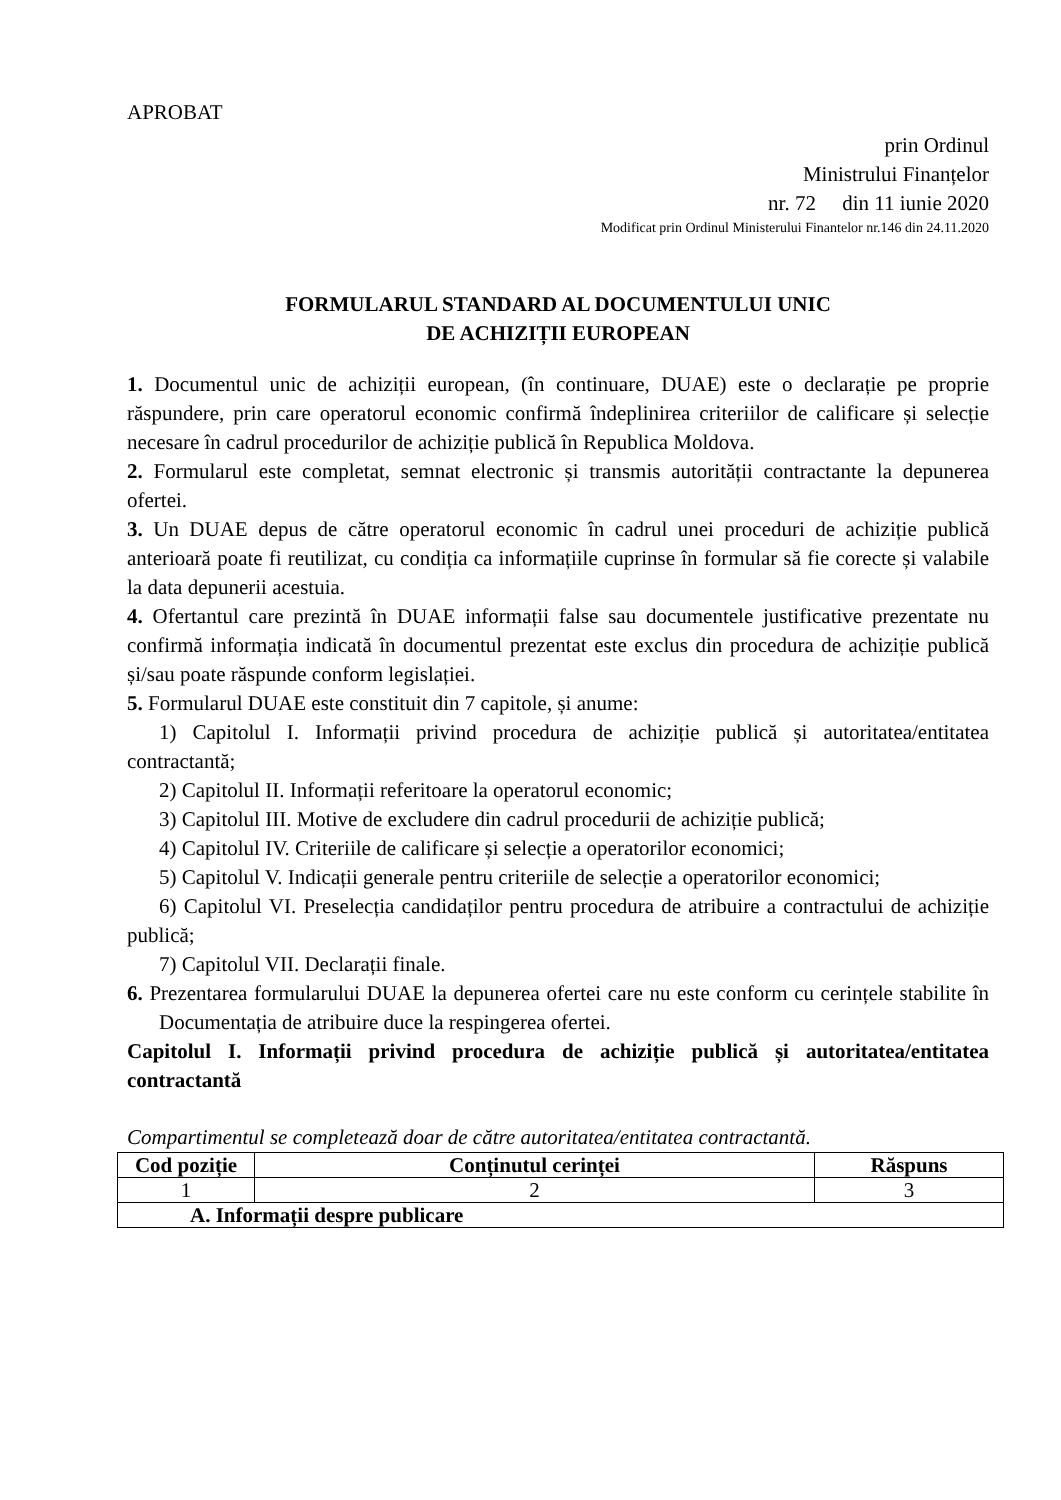APROBAT
prin Ordinul
Ministrului Finanțelor
nr. 72 din 11 iunie 2020
Modificat prin Ordinul Ministerului Finantelor nr.146 din 24.11.2020
FORMULARUL STANDARD AL DOCUMENTULUI UNIC
DE ACHIZIȚII EUROPEAN
1. Documentul unic de achiziții european, (în continuare, DUAE) este o declarație pe proprie răspundere, prin care operatorul economic confirmă îndeplinirea criteriilor de calificare și selecție necesare în cadrul procedurilor de achiziție publică în Republica Moldova.
2. Formularul este completat, semnat electronic și transmis autorității contractante la depunerea ofertei.
3. Un DUAE depus de către operatorul economic în cadrul unei proceduri de achiziție publică anterioară poate fi reutilizat, cu condiția ca informațiile cuprinse în formular să fie corecte și valabile la data depunerii acestuia.
4. Ofertantul care prezintă în DUAE informații false sau documentele justificative prezentate nu confirmă informația indicată în documentul prezentat este exclus din procedura de achiziție publică și/sau poate răspunde conform legislației.
5. Formularul DUAE este constituit din 7 capitole, și anume:
1) Capitolul I. Informații privind procedura de achiziție publică și autoritatea/entitatea contractantă;
2) Capitolul II. Informații referitoare la operatorul economic;
3) Capitolul III. Motive de excludere din cadrul procedurii de achiziție publică;
4) Capitolul IV. Criteriile de calificare și selecție a operatorilor economici;
5) Capitolul V. Indicații generale pentru criteriile de selecție a operatorilor economici;
6) Capitolul VI. Preselecția candidaților pentru procedura de atribuire a contractului de achiziție publică;
7) Capitolul VII. Declarații finale.
6. Prezentarea formularului DUAE la depunerea ofertei care nu este conform cu cerințele stabilite în Documentația de atribuire duce la respingerea ofertei.
Capitolul I. Informații privind procedura de achiziție publică și autoritatea/entitatea contractantă
Compartimentul se completează doar de către autoritatea/entitatea contractantă.
| Cod poziție | Conținutul cerinței | Răspuns |
| --- | --- | --- |
| 1 | 2 | 3 |
| A. Informații despre publicare | | |